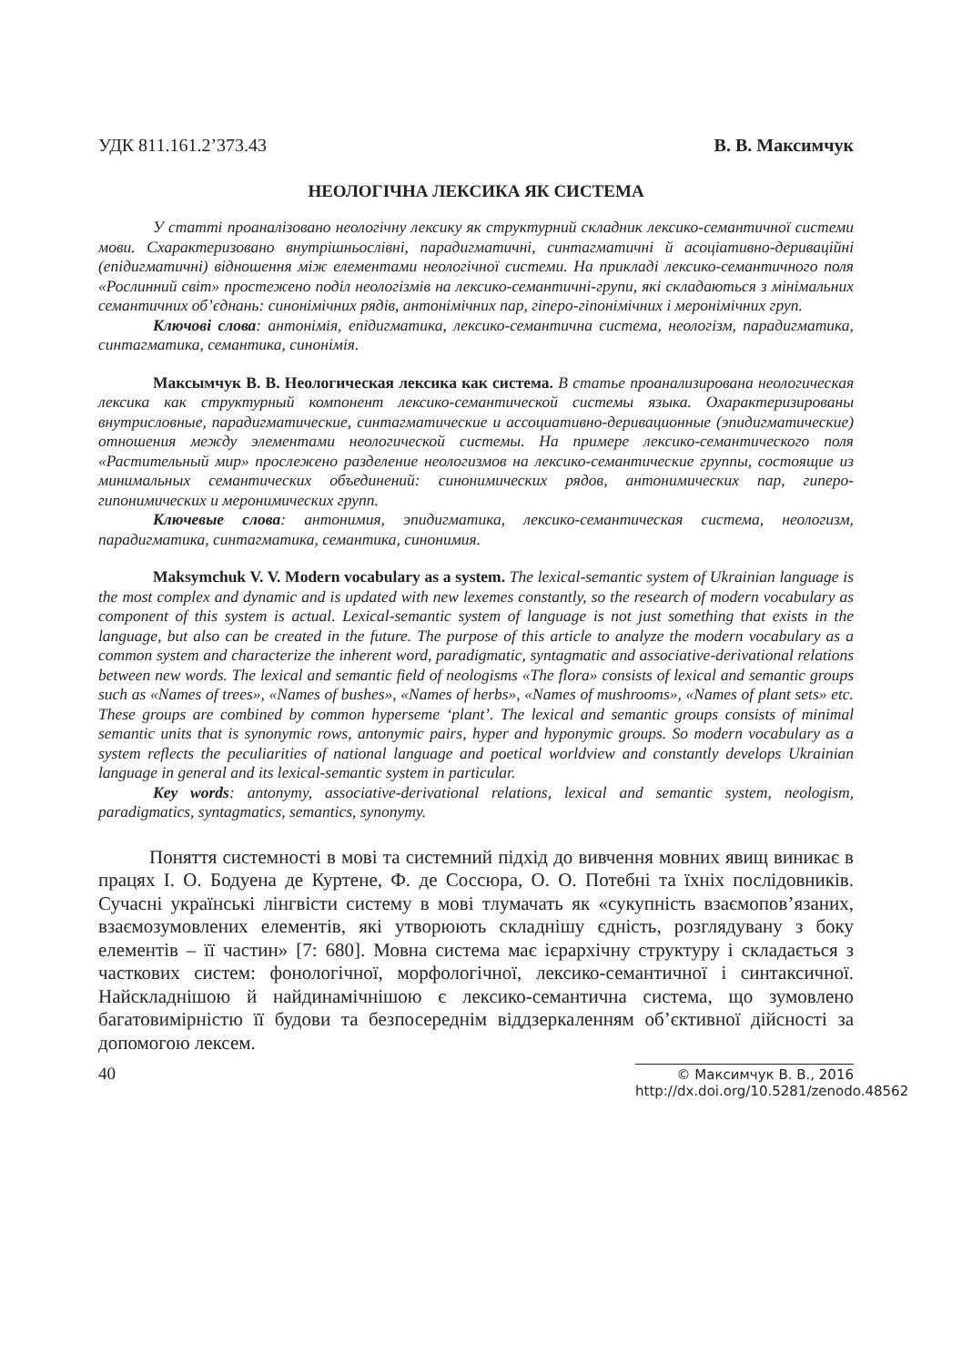УДК 811.161.2’373.43 В. В. Максимчук
НЕОЛОГІЧНА ЛЕКСИКА ЯК СИСТЕМА
У статті проаналізовано неологічну лексику як структурний складник лексико-семантичної системи мови. Схарактеризовано внутрішньослівні, парадигматичні, синтагматичні й асоціативно-дериваційні (епідигматичні) відношення між елементами неологічної системи. На прикладі лексико-семантичного поля «Рослинний світ» простежено поділ неологізмів на лексико-семантичні-групи, які складаються з мінімальних семантичних об’єднань: синонімічних рядів, антонімічних пар, гіперо-гіпонімічних і меронімічних груп.
Ключові слова: антонімія, епідигматика, лексико-семантична система, неологізм, парадигматика, синтагматика, семантика, синонімія.
Максымчук В. В. Неологическая лексика как система. В статье проанализирована неологическая лексика как структурный компонент лексико-семантической системы языка. Охарактеризированы внутрисловные, парадигматические, синтагматические и ассоциативно-деривационные (эпидигматические) отношения между элементами неологической системы. На примере лексико-семантического поля «Растительный мир» прослежено разделение неологизмов на лексико-семантические группы, состоящие из минимальных семантических объединений: синонимических рядов, антонимических пар, гиперо-гипонимических и меронимических групп.
Ключевые слова: антонимия, эпидигматика, лексико-семантическая система, неологизм, парадигматика, синтагматика, семантика, синонимия.
Maksymchuk V. V. Modern vocabulary as a system. The lexical-semantic system of Ukrainian language is the most complex and dynamic and is updated with new lexemes constantly, so the research of modern vocabulary as component of this system is actual. Lexical-semantic system of language is not just something that exists in the language, but also can be created in the future. The purpose of this article to analyze the modern vocabulary as a common system and characterize the inherent word, paradigmatic, syntagmatic and associative-derivational relations between new words. The lexical and semantic field of neologisms «The flora» consists of lexical and semantic groups such as «Names of trees», «Names of bushes», «Names of herbs», «Names of mushrooms», «Names of plant sets» etc. These groups are combined by common hyperseme ‘plant’. The lexical and semantic groups consists of minimal semantic units that is synonymic rows, antonymic pairs, hyper and hyponymic groups. So modern vocabulary as a system reflects the peculiarities of national language and poetical worldview and constantly develops Ukrainian language in general and its lexical-semantic system in particular.
Key words: antonymy, associative-derivational relations, lexical and semantic system, neologism, paradigmatics, syntagmatics, semantics, synonymy.
Поняття системності в мові та системний підхід до вивчення мовних явищ виникає в працях І. О. Бодуена де Куртене, Ф. де Соссюра, О. О. Потебні та їхніх послідовників. Сучасні українські лінгвісти систему в мові тлумачать як «сукупність взаємопов’язаних, взаємозумовлених елементів, які утворюють складнішу єдність, розглядувану з боку елементів – її частин» [7: 680]. Мовна система має ієрархічну структуру і складається з часткових систем: фонологічної, морфологічної, лексико-семантичної і синтаксичної. Найскладнішою й найдинамічнішою є лексико-семантична система, що зумовлено багатовимірністю її будови та безпосереднім віддзеркаленням об’єктивної дійсності за допомогою лексем.
40
© Максимчук В. В., 2016
http://dx.doi.org/10.5281/zenodo.48562